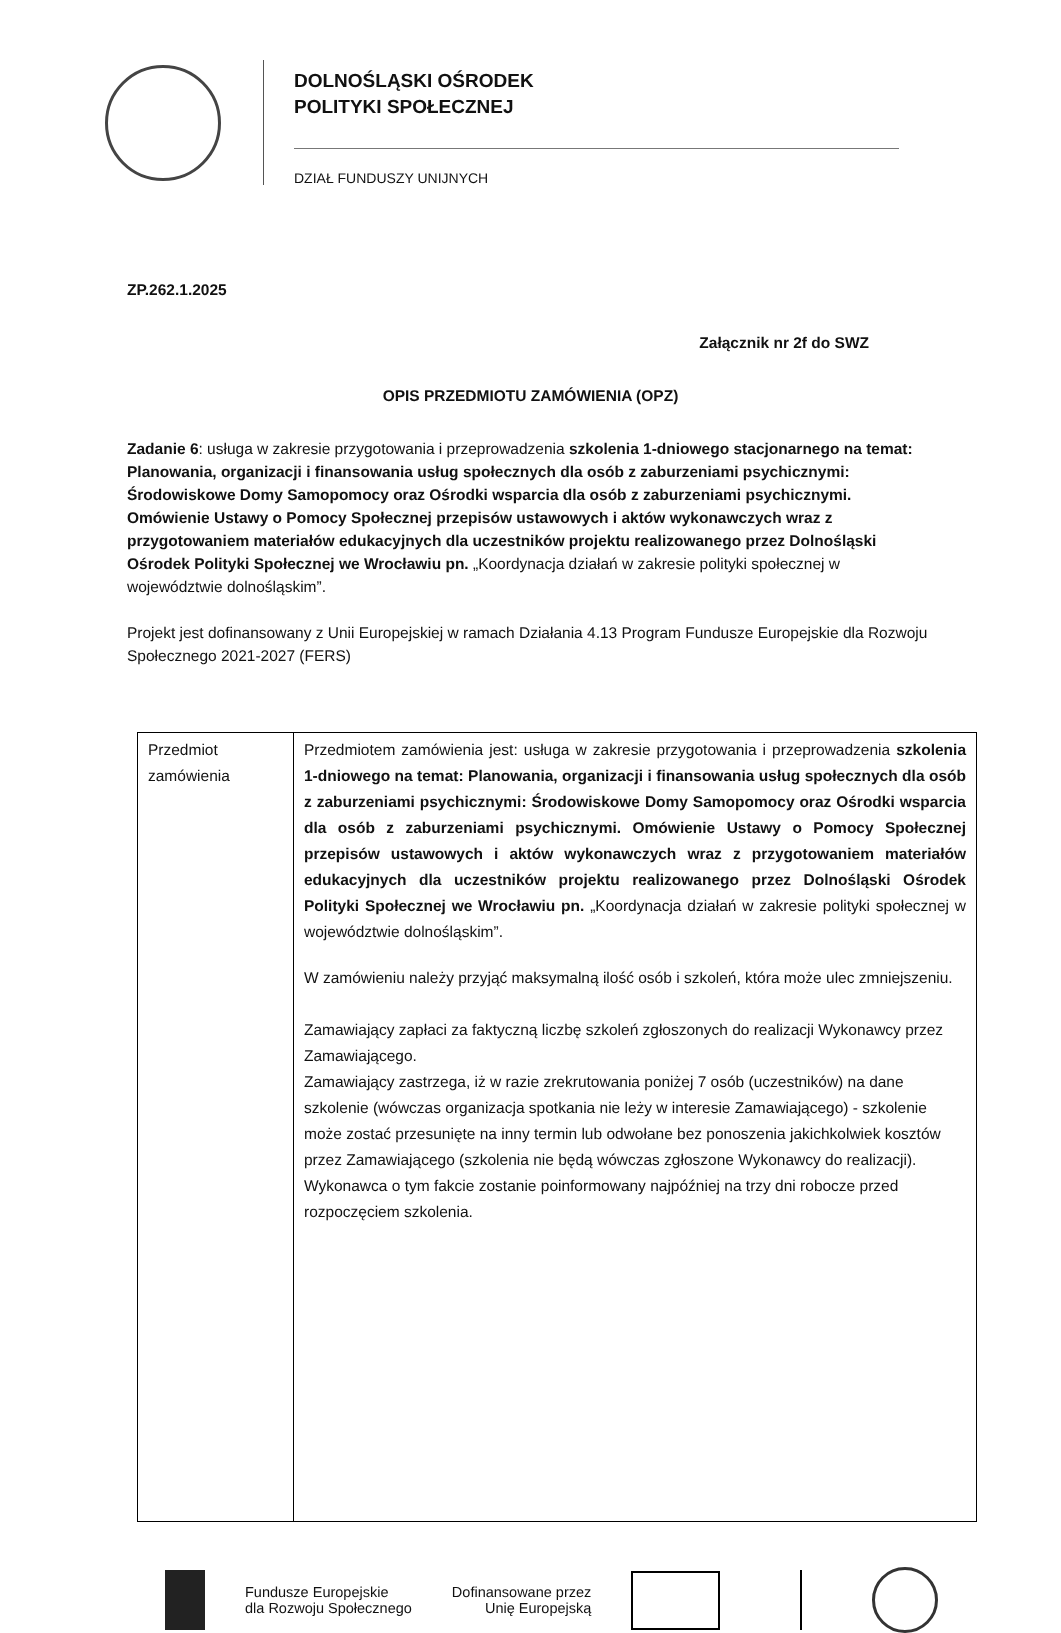DOLNOŚLĄSKI OŚRODEK
POLITYKI SPOŁECZNEJ
DZIAŁ FUNDUSZY UNIJNYCH
ZP.262.1.2025
Załącznik nr 2f do SWZ
OPIS PRZEDMIOTU ZAMÓWIENIA (OPZ)
Zadanie 6: usługa w zakresie przygotowania i przeprowadzenia szkolenia 1-dniowego stacjonarnego na temat: Planowania, organizacji i finansowania usług społecznych dla osób z zaburzeniami psychicznymi: Środowiskowe Domy Samopomocy oraz Ośrodki wsparcia dla osób z zaburzeniami psychicznymi. Omówienie Ustawy o Pomocy Społecznej przepisów ustawowych i aktów wykonawczych wraz z przygotowaniem materiałów edukacyjnych dla uczestników projektu realizowanego przez Dolnośląski Ośrodek Polityki Społecznej we Wrocławiu pn. „Koordynacja działań w zakresie polityki społecznej w województwie dolnośląskim”.
Projekt jest dofinansowany z Unii Europejskiej w ramach Działania 4.13 Program Fundusze Europejskie dla Rozwoju Społecznego 2021-2027 (FERS)
| Przedmiot zamówienia | Przedmiotem zamówienia jest: usługa w zakresie przygotowania i przeprowadzenia szkolenia 1-dniowego na temat: Planowania, organizacji i finansowania usług społecznych dla osób z zaburzeniami psychicznymi: Środowiskowe Domy Samopomocy oraz Ośrodki wsparcia dla osób z zaburzeniami psychicznymi. Omówienie Ustawy o Pomocy Społecznej przepisów ustawowych i aktów wykonawczych wraz z przygotowaniem materiałów edukacyjnych dla uczestników projektu realizowanego przez Dolnośląski Ośrodek Polityki Społecznej we Wrocławiu pn. „Koordynacja działań w zakresie polityki społecznej w województwie dolnośląskim”. W zamówieniu należy przyjąć maksymalną ilość osób i szkoleń, która może ulec zmniejszeniu. Zamawiający zapłaci za faktyczną liczbę szkoleń zgłoszonych do realizacji Wykonawcy przez Zamawiającego. Zamawiający zastrzega, iż w razie zrekrutowania poniżej 7 osób (uczestników) na dane szkolenie (wówczas organizacja spotkania nie leży w interesie Zamawiającego) - szkolenie może zostać przesunięte na inny termin lub odwołane bez ponoszenia jakichkolwiek kosztów przez Zamawiającego (szkolenia nie będą wówczas zgłoszone Wykonawcy do realizacji). Wykonawca o tym fakcie zostanie poinformowany najpóźniej na trzy dni robocze przed rozpoczęciem szkolenia. |
Fundusze Europejskie
dla Rozwoju Społecznego
Dofinansowane przez
Unię Europejską